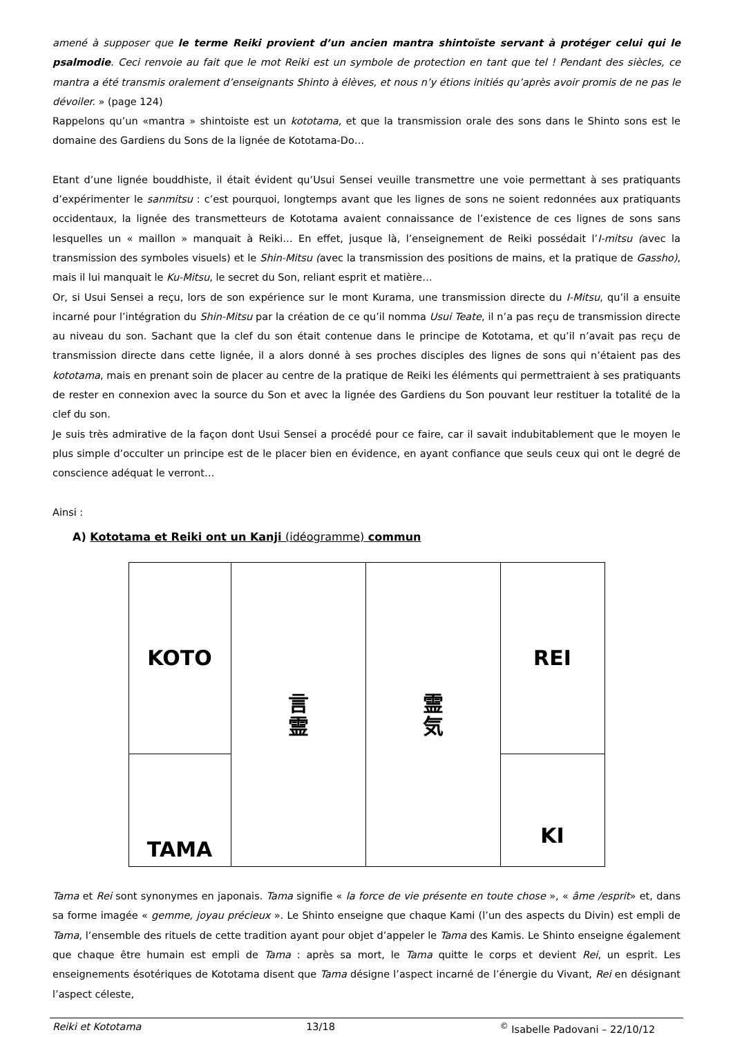amené à supposer que le terme Reiki provient d’un ancien mantra shintoïste servant à protéger celui qui le psalmodie. Ceci renvoie au fait que le mot Reiki est un symbole de protection en tant que tel ! Pendant des siècles, ce mantra a été transmis oralement d’enseignants Shinto à élèves, et nous n’y étions initiés qu’après avoir promis de ne pas le dévoiler. » (page 124)
Rappelons qu’un «mantra » shintoiste est un kototama, et que la transmission orale des sons dans le Shinto sons est le domaine des Gardiens du Sons de la lignée de Kototama-Do…
Etant d’une lignée bouddhiste, il était évident qu’Usui Sensei veuille transmettre une voie permettant à ses pratiquants d’expérimenter le sanmitsu : c’est pourquoi, longtemps avant que les lignes de sons ne soient redonnées aux pratiquants occidentaux, la lignée des transmetteurs de Kototama avaient connaissance de l’existence de ces lignes de sons sans lesquelles un « maillon » manquait à Reiki… En effet, jusque là, l’enseignement de Reiki possédait l’I-mitsu (avec la transmission des symboles visuels) et le Shin-Mitsu (avec la transmission des positions de mains, et la pratique de Gassho), mais il lui manquait le Ku-Mitsu, le secret du Son, reliant esprit et matière…
Or, si Usui Sensei a reçu, lors de son expérience sur le mont Kurama, une transmission directe du I-Mitsu, qu’il a ensuite incarné pour l’intégration du Shin-Mitsu par la création de ce qu’il nomma Usui Teate, il n’a pas reçu de transmission directe au niveau du son. Sachant que la clef du son était contenue dans le principe de Kototama, et qu’il n’avait pas reçu de transmission directe dans cette lignée, il a alors donné à ses proches disciples des lignes de sons qui n’étaient pas des kototama, mais en prenant soin de placer au centre de la pratique de Reiki les éléments qui permettraient à ses pratiquants de rester en connexion avec la source du Son et avec la lignée des Gardiens du Son pouvant leur restituer la totalité de la clef du son.
Je suis très admirative de la façon dont Usui Sensei a procédé pour ce faire, car il savait indubitablement que le moyen le plus simple d’occulter un principe est de le placer bien en évidence, en ayant confiance que seuls ceux qui ont le degré de conscience adéquat le verront…
Ainsi :
A) Kototama et Reiki ont un Kanji (idéogramme) commun
| KOTO | 言 霊 | 霊 気 | REI |
| TAMA | | | KI |
Tama et Rei sont synonymes en japonais. Tama signifie « la force de vie présente en toute chose », « âme /esprit» et, dans sa forme imagée « gemme, joyau précieux ». Le Shinto enseigne que chaque Kami (l’un des aspects du Divin) est empli de Tama, l’ensemble des rituels de cette tradition ayant pour objet d’appeler le Tama des Kamis. Le Shinto enseigne également que chaque être humain est empli de Tama : après sa mort, le Tama quitte le corps et devient Rei, un esprit. Les enseignements ésotériques de Kototama disent que Tama désigne l’aspect incarné de l’énergie du Vivant, Rei en désignant l’aspect céleste,
Reiki et Kototama 13/18<sup>©</sup> Isabelle Padovani – 22/10/12